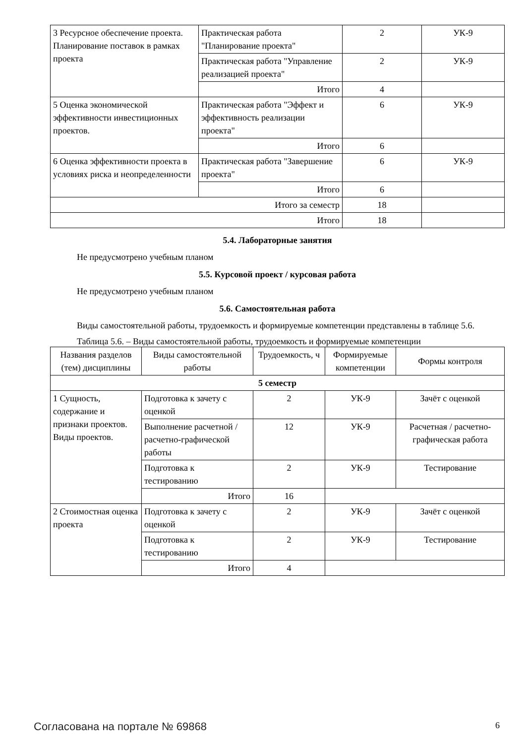| 3 Ресурсное обеспечение проекта. Планирование поставок в рамках проекта | Практическая работа "Планирование проекта" | 2 | УК-9 |
| | Практическая работа "Управление реализацией проекта" | 2 | УК-9 |
| | Итого | 4 | |
| 5 Оценка экономической эффективности инвестиционных проектов. | Практическая работа "Эффект и эффективность реализации проекта" | 6 | УК-9 |
| | Итого | 6 | |
| 6 Оценка эффективности проекта в условиях риска и неопределенности | Практическая работа "Завершение проекта" | 6 | УК-9 |
| | Итого | 6 | |
| Итого за семестр | | 18 | |
| Итого | | 18 | |
5.4. Лабораторные занятия
Не предусмотрено учебным планом
5.5. Курсовой проект / курсовая работа
Не предусмотрено учебным планом
5.6. Самостоятельная работа
Виды самостоятельной работы, трудоемкость и формируемые компетенции представлены в таблице 5.6.
Таблица 5.6. – Виды самостоятельной работы, трудоемкость и формируемые компетенции
| Названия разделов (тем) дисциплины | Виды самостоятельной работы | Трудоемкость, ч | Формируемые компетенции | Формы контроля |
| --- | --- | --- | --- | --- |
| 5 семестр | | | | |
| 1 Сущность, содержание и признаки проектов. Виды проектов. | Подготовка к зачету с оценкой | 2 | УК-9 | Зачёт с оценкой |
| | Выполнение расчетной / расчетно-графической работы | 12 | УК-9 | Расчетная / расчетно-графическая работа |
| | Подготовка к тестированию | 2 | УК-9 | Тестирование |
| | Итого | 16 | | |
| 2 Стоимостная оценка проекта | Подготовка к зачету с оценкой | 2 | УК-9 | Зачёт с оценкой |
| | Подготовка к тестированию | 2 | УК-9 | Тестирование |
| | Итого | 4 | | |
Согласована на портале № 69868 6